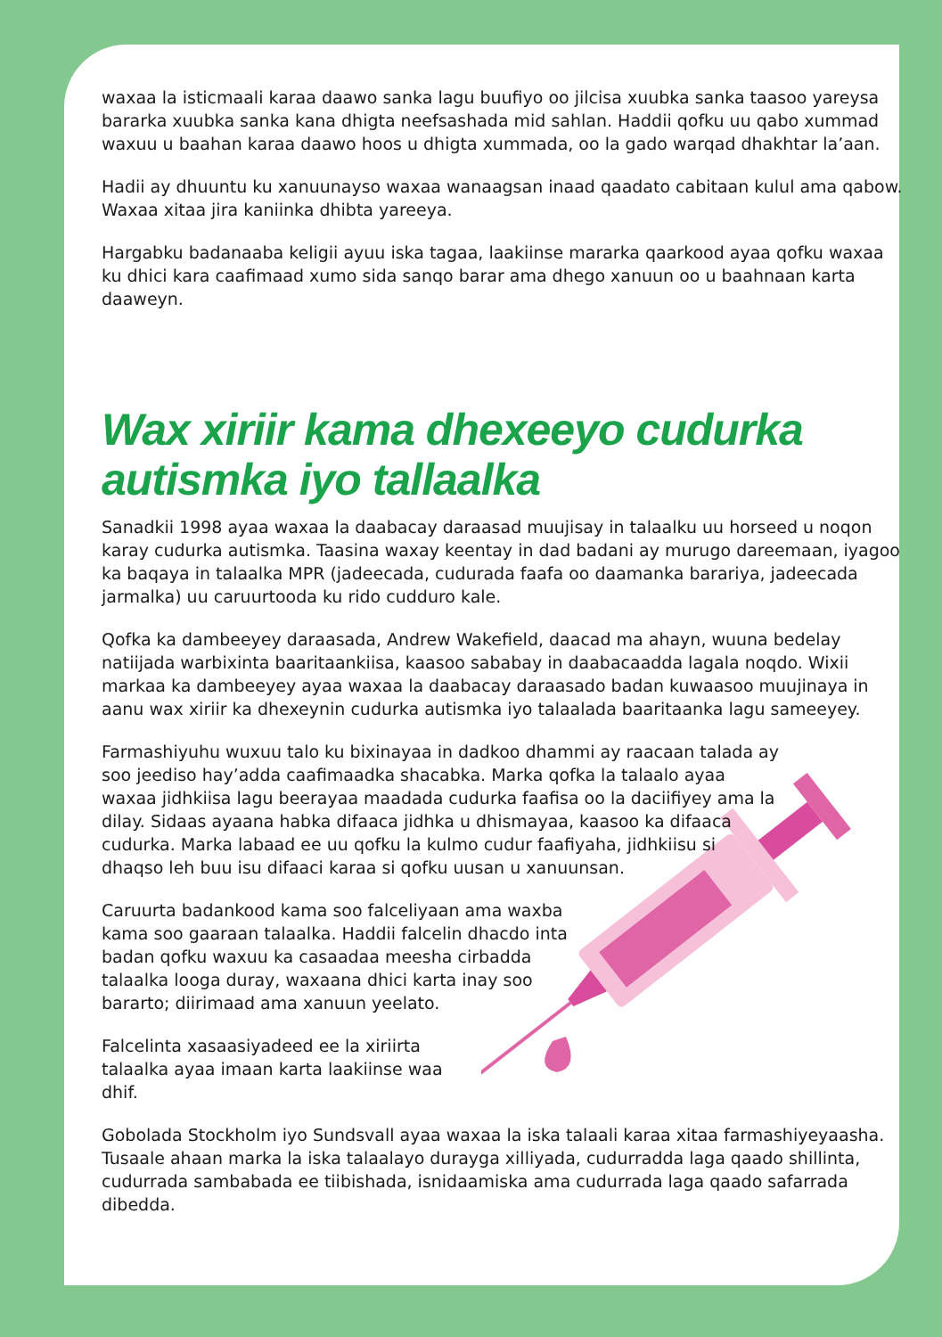waxaa la isticmaali karaa daawo sanka lagu buufiyo oo jilcisa xuubka sanka taasoo yareysa bararka xuubka sanka kana dhigta neefsashada mid sahlan. Haddii qofku uu qabo xummad waxuu u baahan karaa daawo hoos u dhigta xummada, oo la gado warqad dhakhtar la’aan.
Hadii ay dhuuntu ku xanuunayso waxaa wanaagsan inaad qaadato cabitaan kulul ama qabow. Waxaa xitaa jira kaniinka dhibta yareeya.
Hargabku badanaaba keligii ayuu iska tagaa, laakiinse mararka qaarkood ayaa qofku waxaa ku dhici kara caafimaad xumo sida sanqo barar ama dhego xanuun oo u baahnaan karta daaweyn.
Wax xiriir kama dhexeeyo cudurka autismka iyo tallaalka
Sanadkii 1998 ayaa waxaa la daabacay daraasad muujisay in talaalku uu horseed u noqon karay cudurka autismka. Taasina waxay keentay in dad badani ay murugo dareemaan, iyagoo ka baqaya in talaalka MPR (jadeecada, cudurada faafa oo daamanka barariya, jadeecada jarmalka) uu caruurtooda ku rido cudduro kale.
Qofka ka dambeeyey daraasada, Andrew Wakefield, daacad ma ahayn, wuuna bedelay natiijada warbixinta baaritaankiisa, kaasoo sababay in daabacaadda lagala noqdo. Wixii markaa ka dambeeyey ayaa waxaa la daabacay daraasado badan kuwaasoo muujinaya in aanu wax xiriir ka dhexeynin cudurka autismka iyo talaalada baaritaanka lagu sameeyey.
Farmashiyuhu wuxuu talo ku bixinayaa in dadkoo dhammi ay raacaan talada ay soo jeediso hay’adda caafimaadka shacabka. Marka qofka la talaalo ayaa waxaa jidhkiisa lagu beerayaa maadada cudurka faafisa oo la daciifiyey ama la dilay. Sidaas ayaana habka difaaca jidhka u dhismayaa, kaasoo ka difaaca cudurka. Marka labaad ee uu qofku la kulmo cudur faafiyaha, jidhkiisu si dhaqso leh buu isu difaaci karaa si qofku uusan u xanuunsan.
Caruurta badankood kama soo falceliyaan ama waxba kama soo gaaraan talaalka. Haddii falcelin dhacdo inta badan qofku waxuu ka casaadaa meesha cirbadda talaalka looga duray, waxaana dhici karta inay soo bararto; diirimaad ama xanuun yeelato.
Falcelinta xasaasiyadeed ee la xiriirta talaalka ayaa imaan karta laakiinse waa dhif.
Gobolada Stockholm iyo Sundsvall ayaa waxaa la iska talaali karaa xitaa farmashiyeyaasha. Tusaale ahaan marka la iska talaalayo durayga xilliyada, cudurradda laga qaado shillinta, cudurrada sambabada ee tiibishada, isnidaamiska ama cudurrada laga qaado safarrada dibedda.